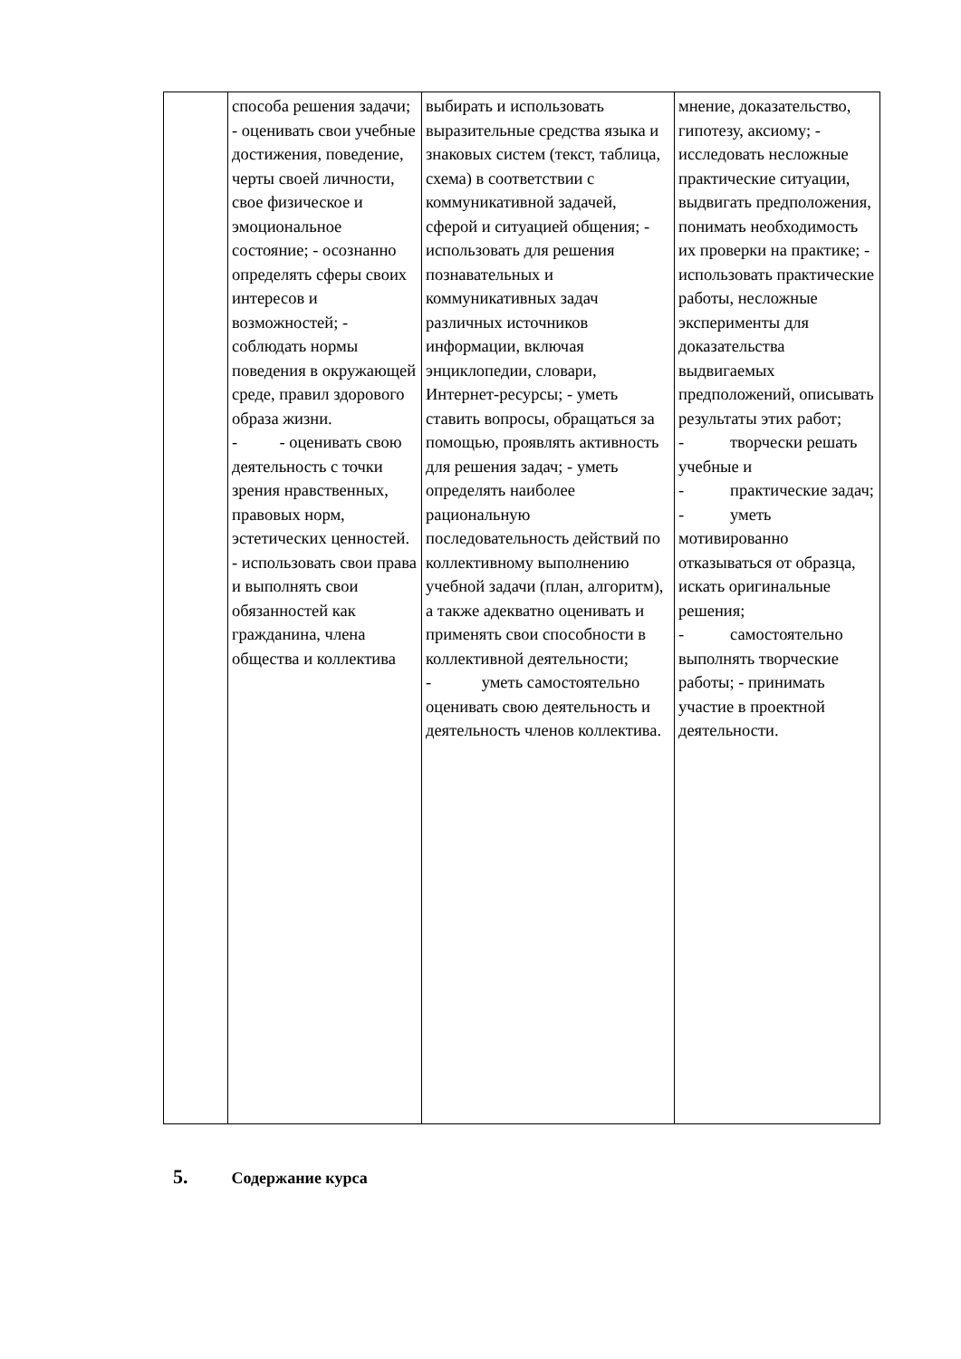| | способа решения задачи; - оценивать свои учебные достижения, поведение, черты своей личности, свое физическое и эмоциональное состояние; - осознанно определять сферы своих интересов и возможностей; - соблюдать нормы поведения в окружающей среде, правил здорового образа жизни. - - оценивать свою деятельность с точки зрения нравственных, правовых норм, эстетических ценностей. - использовать свои права и выполнять свои обязанностей как гражданина, члена общества и коллектива | выбирать и использовать выразительные средства языка и знаковых систем (текст, таблица, схема) в соответствии с коммуникативной задачей, сферой и ситуацией общения; - использовать для решения познавательных и коммуникативных задач различных источников информации, включая энциклопедии, словари, Интернет-ресурсы; - уметь ставить вопросы, обращаться за помощью, проявлять активность для решения задач; - уметь определять наиболее рациональную последовательность действий по коллективному выполнению учебной задачи (план, алгоритм), а также адекватно оценивать и применять свои способности в коллективной деятельности; - уметь самостоятельно оценивать свою деятельность и деятельность членов коллектива. | мнение, доказательство, гипотезу, аксиому; - исследовать несложные практические ситуации, выдвигать предположения, понимать необходимость их проверки на практике; - использовать практические работы, несложные эксперименты для доказательства выдвигаемых предположений, описывать результаты этих работ; - творчески решать учебные и - практические задач; - уметь мотивированно отказываться от образца, искать оригинальные решения; - самостоятельно выполнять творческие работы; - принимать участие в проектной деятельности. |
5. Содержание курса